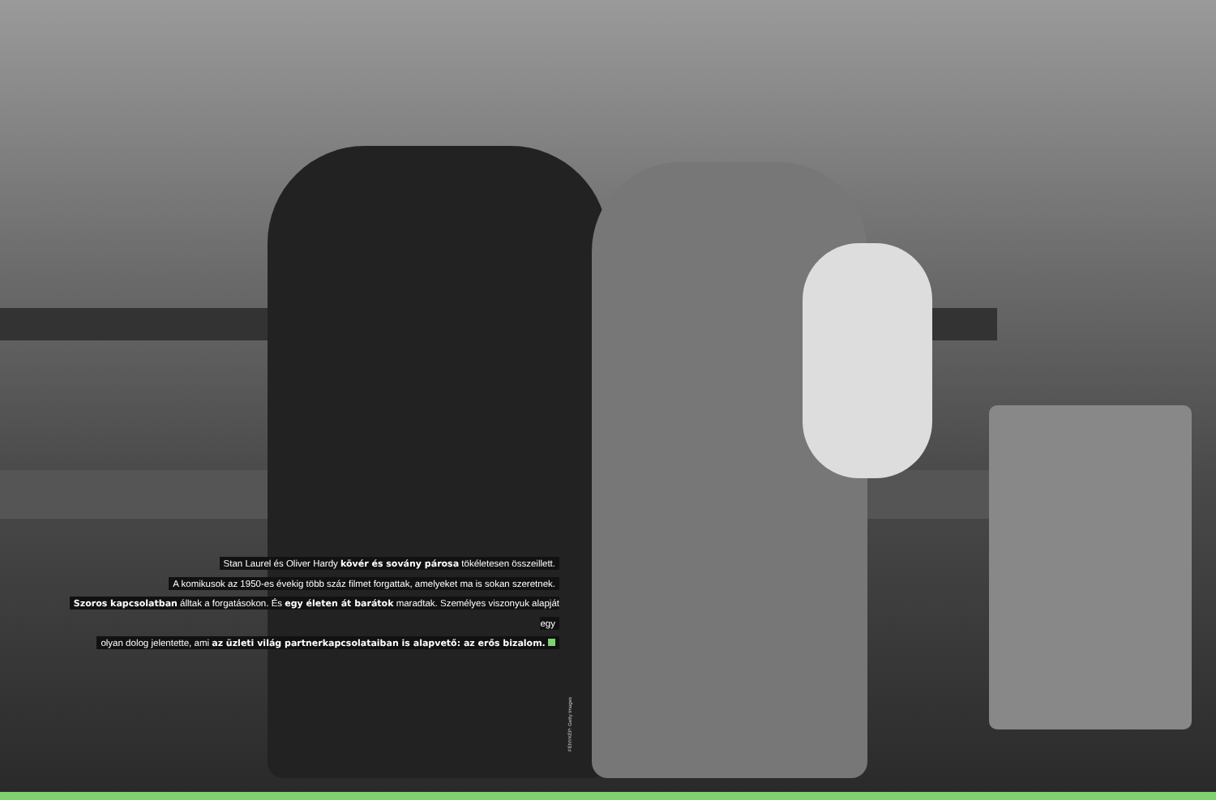Stan Laurel és Oliver Hardy kövér és sovány párosa tökéletesen összeillett.
A komikusok az 1950-es évekig több száz filmet forgattak, amelyeket ma is sokan szeretnek.
Szoros kapcsolatban álltak a forgatásokon. És egy életen át barátok maradtak. Személyes viszonyuk alapját egy
olyan dolog jelentette, ami az üzleti világ partnerkapcsolataiban is alapvető: az erős bizalom.
FÉNYKÉP: Getty Images